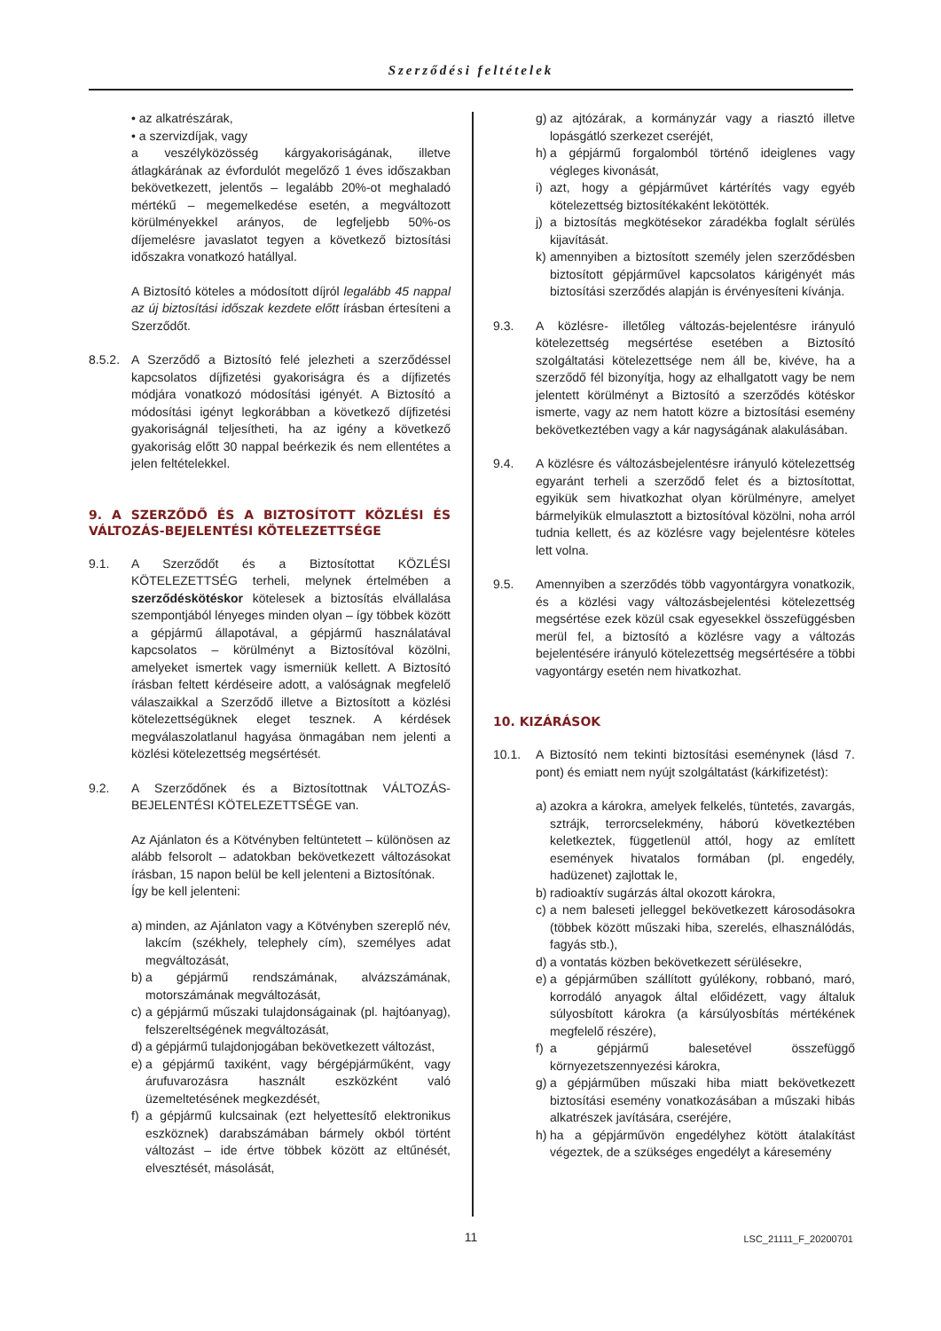Szerződési feltételek
• az alkatrészárak,
• a szervizdíjak, vagy
a veszélyközösség kárgyakoriságának, illetve átlagkárának az évfordulót megelőző 1 éves időszakban bekövetkezett, jelentős – legalább 20%-ot meghaladó mértékű – megemelkedése esetén, a megváltozott körülményekkel arányos, de legfeljebb 50%-os díjemelésre javaslatot tegyen a következő biztosítási időszakra vonatkozó hatállyal.
A Biztosító köteles a módosított díjról legalább 45 nappal az új biztosítási időszak kezdete előtt írásban értesíteni a Szerződőt.
8.5.2. A Szerződő a Biztosító felé jelezheti a szerződéssel kapcsolatos díjfizetési gyakoriságra és a díjfizetés módjára vonatkozó módosítási igényét. A Biztosító a módosítási igényt legkorábban a következő díjfizetési gyakoriságnál teljesítheti, ha az igény a következő gyakoriság előtt 30 nappal beérkezik és nem ellentétes a jelen feltételekkel.
9. A SZERZŐDŐ ÉS A BIZTOSÍTOTT KÖZLÉSI ÉS VÁLTOZÁS-BEJELENTÉSI KÖTELEZETTSÉGE
9.1. A Szerződőt és a Biztosítottat KÖZLÉSI KÖTELEZETTSÉG terheli, melynek értelmében a szerződéskötéskor kötelesek a biztosítás elvállalása szempontjából lényeges minden olyan – így többek között a gépjármű állapotával, a gépjármű használatával kapcsolatos – körülményt a Biztosítóval közölni, amelyeket ismertek vagy ismerniük kellett. A Biztosító írásban feltett kérdéseire adott, a valóságnak megfelelő válaszaikkal a Szerződő illetve a Biztosított a közlési kötelezettségüknek eleget tesznek. A kérdések megválaszolatlanul hagyása önmagában nem jelenti a közlési kötelezettség megsértését.
9.2. A Szerződőnek és a Biztosítottnak VÁLTOZÁS-BEJELENTÉSI KÖTELEZETTSÉGE van.
Az Ajánlaton és a Kötvényben feltüntetett – különösen az alább felsorolt – adatokban bekövetkezett változásokat írásban, 15 napon belül be kell jelenteni a Biztosítónak.
Így be kell jelenteni:
a) minden, az Ajánlaton vagy a Kötvényben szereplő név, lakcím (székhely, telephely cím), személyes adat megváltozását,
b) a gépjármű rendszámának, alvázszámának, motorszámának megváltozását,
c) a gépjármű műszaki tulajdonságainak (pl. hajtóanyag), felszereltségének megváltozását,
d) a gépjármű tulajdonjogában bekövetkezett változást,
e) a gépjármű taxiként, vagy bérgépjárműként, vagy árufuvarozásra használt eszközként való üzemeltetésének megkezdését,
f) a gépjármű kulcsainak (ezt helyettesítő elektronikus eszköznek) darabszámában bármely okból történt változást – ide értve többek között az eltűnését, elvesztését, másolását,
g) az ajtózárak, a kormányzár vagy a riasztó illetve lopásgátló szerkezet cseréjét,
h) a gépjármű forgalomból történő ideiglenes vagy végleges kivonását,
i) azt, hogy a gépjárművet kártérítés vagy egyéb kötelezettség biztosítékaként lekötötték.
j) a biztosítás megkötésekor záradékba foglalt sérülés kijavítását.
k) amennyiben a biztosított személy jelen szerződésben biztosított gépjárművel kapcsolatos kárigényét más biztosítási szerződés alapján is érvényesíteni kívánja.
9.3. A közlésre- illetőleg változás-bejelentésre irányuló kötelezettség megsértése esetében a Biztosító szolgáltatási kötelezettsége nem áll be, kivéve, ha a szerződő fél bizonyítja, hogy az elhallgatott vagy be nem jelentett körülményt a Biztosító a szerződés kötéskor ismerte, vagy az nem hatott közre a biztosítási esemény bekövetkeztében vagy a kár nagyságának alakulásában.
9.4. A közlésre és változásbejelentésre irányuló kötelezettség egyaránt terheli a szerződő felet és a biztosítottat, egyikük sem hivatkozhat olyan körülményre, amelyet bármelyikük elmulasztott a biztosítóval közölni, noha arról tudnia kellett, és az közlésre vagy bejelentésre köteles lett volna.
9.5. Amennyiben a szerződés több vagyontárgyra vonatkozik, és a közlési vagy változásbejelentési kötelezettség megsértése ezek közül csak egyesekkel összefüggésben merül fel, a biztosító a közlésre vagy a változás bejelentésére irányuló kötelezettség megsértésére a többi vagyontárgy esetén nem hivatkozhat.
10. KIZÁRÁSOK
10.1. A Biztosító nem tekinti biztosítási eseménynek (lásd 7. pont) és emiatt nem nyújt szolgáltatást (kárkifizetést):
a) azokra a károkra, amelyek felkelés, tüntetés, zavargás, sztrájk, terrorcselekmény, háború következtében keletkeztek, függetlenül attól, hogy az említett események hivatalos formában (pl. engedély, hadüzenet) zajlottak le,
b) radioaktív sugárzás által okozott károkra,
c) a nem baleseti jelleggel bekövetkezett károsodásokra (többek között műszaki hiba, szerelés, elhasználódás, fagyás stb.),
d) a vontatás közben bekövetkezett sérülésekre,
e) a gépjárműben szállított gyúlékony, robbanó, maró, korrodáló anyagok által előidézett, vagy általuk súlyosbított károkra (a kársúlyosbítás mértékének megfelelő részére),
f) a gépjármű balesetével összefüggő környezetszennyezési károkra,
g) a gépjárműben műszaki hiba miatt bekövetkezett biztosítási esemény vonatkozásában a műszaki hibás alkatrészek javítására, cseréjére,
h) ha a gépjárművön engedélyhez kötött átalakítást végeztek, de a szükséges engedélyt a káresemény
11
LSC_21111_F_20200701